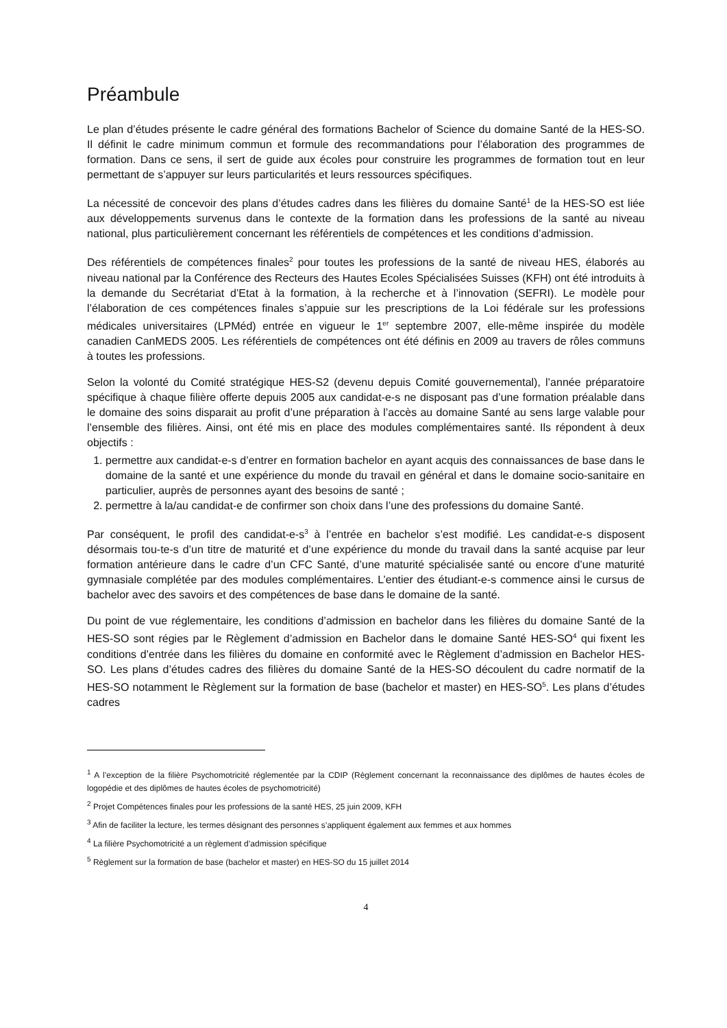Préambule
Le plan d’études présente le cadre général des formations Bachelor of Science du domaine Santé de la HES-SO. Il définit le cadre minimum commun et formule des recommandations pour l’élaboration des programmes de formation. Dans ce sens, il sert de guide aux écoles pour construire les programmes de formation tout en leur permettant de s’appuyer sur leurs particularités et leurs ressources spécifiques.
La nécessité de concevoir des plans d’études cadres dans les filières du domaine Santé<sup>1</sup> de la HES-SO est liée aux développements survenus dans le contexte de la formation dans les professions de la santé au niveau national, plus particulièrement concernant les référentiels de compétences et les conditions d’admission.
Des référentiels de compétences finales<sup>2</sup> pour toutes les professions de la santé de niveau HES, élaborés au niveau national par la Conférence des Recteurs des Hautes Ecoles Spécialisées Suisses (KFH) ont été introduits à la demande du Secrétariat d’Etat à la formation, à la recherche et à l’innovation (SEFRI). Le modèle pour l’élaboration de ces compétences finales s’appuie sur les prescriptions de la Loi fédérale sur les professions médicales universitaires (LPMéd) entrée en vigueur le 1<sup>er</sup> septembre 2007, elle-même inspirée du modèle canadien CanMEDS 2005. Les référentiels de compétences ont été définis en 2009 au travers de rôles communs à toutes les professions.
Selon la volonté du Comité stratégique HES-S2 (devenu depuis Comité gouvernemental), l’année préparatoire spécifique à chaque filière offerte depuis 2005 aux candidat-e-s ne disposant pas d’une formation préalable dans le domaine des soins disparait au profit d’une préparation à l’accès au domaine Santé au sens large valable pour l’ensemble des filières. Ainsi, ont été mis en place des modules complémentaires santé. Ils répondent à deux objectifs :
1. permettre aux candidat-e-s d’entrer en formation bachelor en ayant acquis des connaissances de base dans le domaine de la santé et une expérience du monde du travail en général et dans le domaine socio-sanitaire en particulier, auprès de personnes ayant des besoins de santé ;
2. permettre à la/au candidat-e de confirmer son choix dans l’une des professions du domaine Santé.
Par conséquent, le profil des candidat-e-s<sup>3</sup> à l’entrée en bachelor s’est modifié. Les candidat-e-s disposent désormais tou-te-s d’un titre de maturité et d’une expérience du monde du travail dans la santé acquise par leur formation antérieure dans le cadre d’un CFC Santé, d’une maturité spécialisée santé ou encore d’une maturité gymnasiale complétée par des modules complémentaires. L’entier des étudiant-e-s commence ainsi le cursus de bachelor avec des savoirs et des compétences de base dans le domaine de la santé.
Du point de vue réglementaire, les conditions d’admission en bachelor dans les filières du domaine Santé de la HES-SO sont régies par le Règlement d’admission en Bachelor dans le domaine Santé HES-SO<sup>4</sup> qui fixent les conditions d’entrée dans les filières du domaine en conformité avec le Règlement d’admission en Bachelor HES-SO. Les plans d’études cadres des filières du domaine Santé de la HES-SO découlent du cadre normatif de la HES-SO notamment le Règlement sur la formation de base (bachelor et master) en HES-SO<sup>5</sup>. Les plans d’études cadres
<sup>1</sup> A l’exception de la filière Psychomotricité réglementée par la CDIP (Règlement concernant la reconnaissance des diplômes de hautes écoles de logopédie et des diplômes de hautes écoles de psychomotricité)
<sup>2</sup> Projet Compétences finales pour les professions de la santé HES, 25 juin 2009, KFH
<sup>3</sup> Afin de faciliter la lecture, les termes désignant des personnes s’appliquent également aux femmes et aux hommes
<sup>4</sup> La filière Psychomotricité a un règlement d’admission spécifique
<sup>5</sup> Règlement sur la formation de base (bachelor et master) en HES-SO du 15 juillet 2014
4